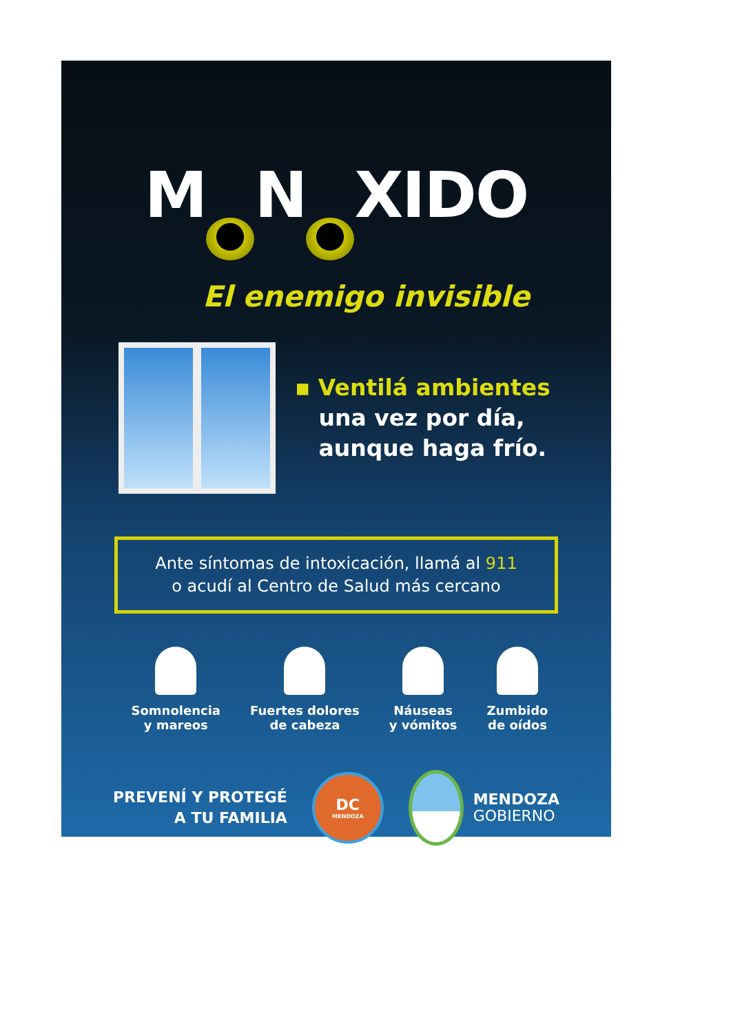M O N Ó XIDO
El enemigo invisible
▪ Ventilá ambientes
una vez por día,
aunque haga frío.
Ante síntomas de intoxicación, llamá al 911
o acudí al Centro de Salud más cercano
Somnolencia
y mareos
Fuertes dolores
de cabeza
Náuseas
y vómitos
Zumbido
de oídos
PREVENÍ Y PROTEGÉ
A TU FAMILIA
DC
MENDOZA
MENDOZA
GOBIERNO